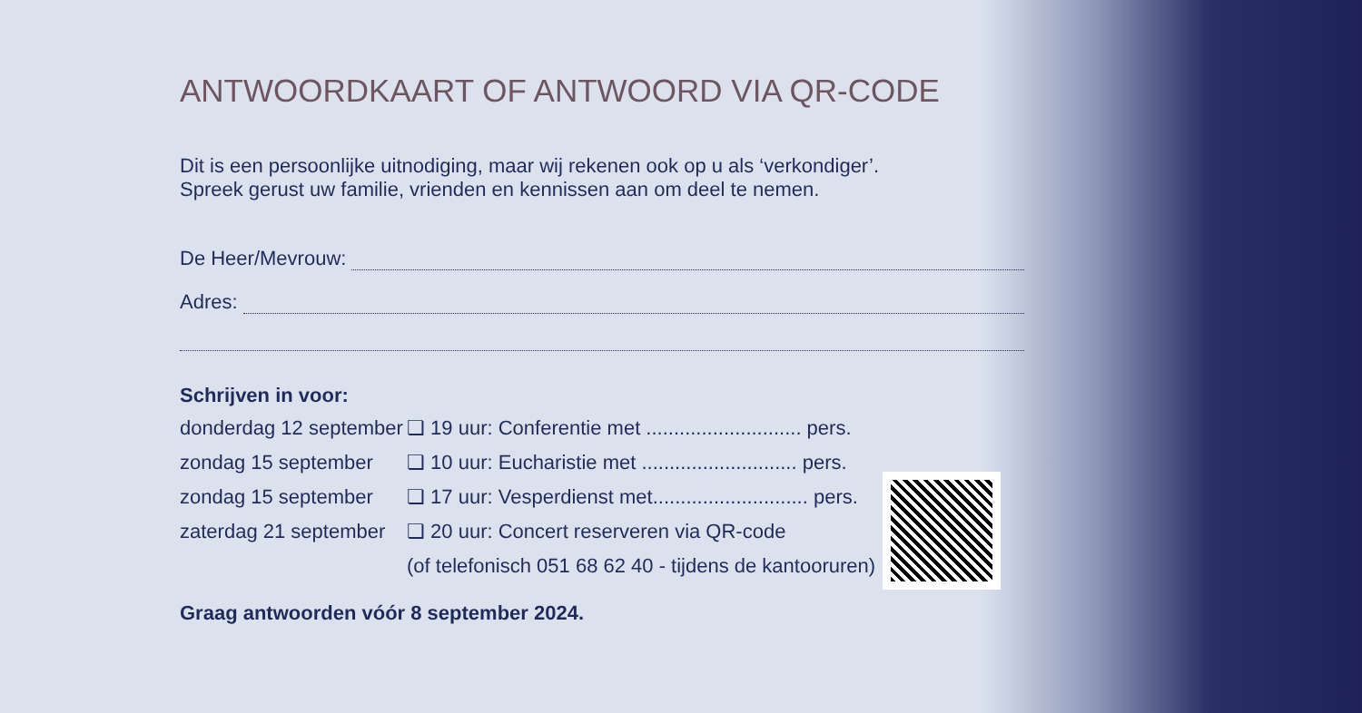ANTWOORDKAART OF ANTWOORD VIA QR-CODE
Dit is een persoonlijke uitnodiging, maar wij rekenen ook op u als ‘verkondiger’.
Spreek gerust uw familie, vrienden en kennissen aan om deel te nemen.
De Heer/Mevrouw:
Adres:
Schrijven in voor:
donderdag 12 september ❏ 19 uur: Conferentie met ............................ pers.
zondag 15 september ❏ 10 uur: Eucharistie met ............................ pers.
zondag 15 september ❏ 17 uur: Vesperdienst met............................ pers.
zaterdag 21 september ❏ 20 uur: Concert reserveren via QR-code
(of telefonisch 051 68 62 40 - tijdens de kantooruren)
Graag antwoorden vóór 8 september 2024.